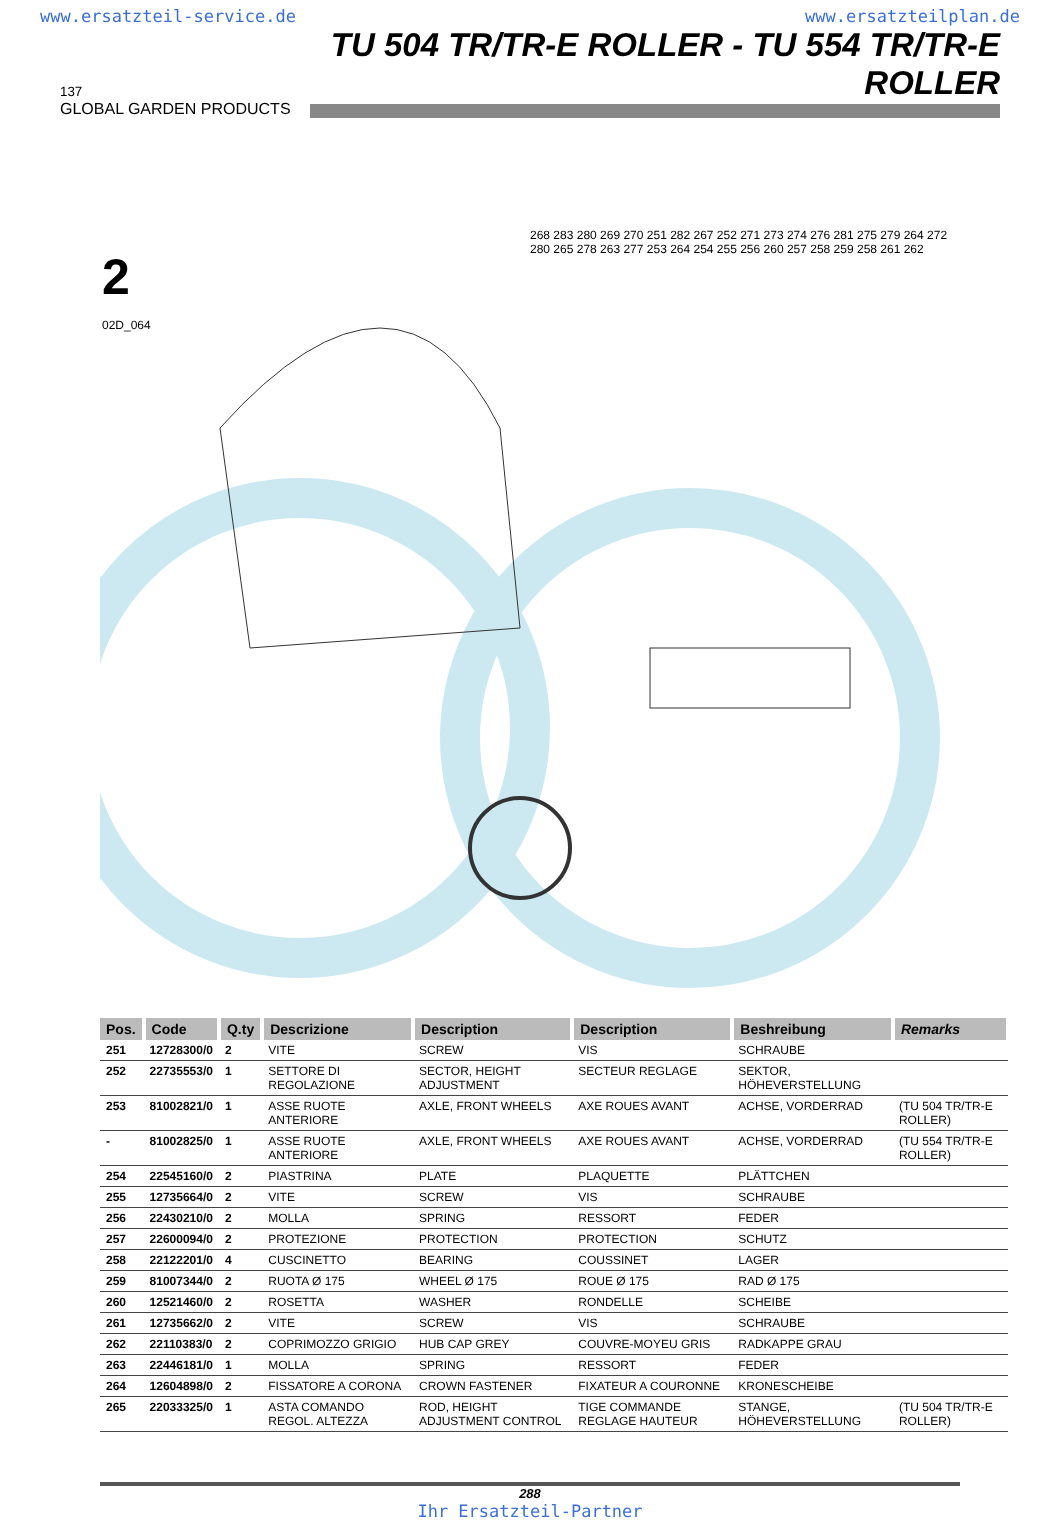www.ersatzteil-service.de www.ersatzteilplan.de
137
GLOBAL GARDEN PRODUCTS
TU 504 TR/TR-E ROLLER - TU 554 TR/TR-E ROLLER
2
02D_064
268 283 280 269 270 251 282 267 252 271 273 274 276 281 275 279 264 272 280 265 278 263 277 253 264 254 255 256 260 257 258 259 258 261 262
| Pos. | Code | Q.ty | Descrizione | Description | Description | Beshreibung | Remarks |
| --- | --- | --- | --- | --- | --- | --- | --- |
| 251 | 12728300/0 | 2 | VITE | SCREW | VIS | SCHRAUBE | |
| 252 | 22735553/0 | 1 | SETTORE DI REGOLAZIONE | SECTOR, HEIGHT ADJUSTMENT | SECTEUR REGLAGE | SEKTOR, HÖHEVERSTELLUNG | |
| 253 | 81002821/0 | 1 | ASSE RUOTE ANTERIORE | AXLE, FRONT WHEELS | AXE ROUES AVANT | ACHSE, VORDERRAD | (TU 504 TR/TR-E ROLLER) |
| - | 81002825/0 | 1 | ASSE RUOTE ANTERIORE | AXLE, FRONT WHEELS | AXE ROUES AVANT | ACHSE, VORDERRAD | (TU 554 TR/TR-E ROLLER) |
| 254 | 22545160/0 | 2 | PIASTRINA | PLATE | PLAQUETTE | PLÄTTCHEN | |
| 255 | 12735664/0 | 2 | VITE | SCREW | VIS | SCHRAUBE | |
| 256 | 22430210/0 | 2 | MOLLA | SPRING | RESSORT | FEDER | |
| 257 | 22600094/0 | 2 | PROTEZIONE | PROTECTION | PROTECTION | SCHUTZ | |
| 258 | 22122201/0 | 4 | CUSCINETTO | BEARING | COUSSINET | LAGER | |
| 259 | 81007344/0 | 2 | RUOTA Ø 175 | WHEEL Ø 175 | ROUE Ø 175 | RAD Ø 175 | |
| 260 | 12521460/0 | 2 | ROSETTA | WASHER | RONDELLE | SCHEIBE | |
| 261 | 12735662/0 | 2 | VITE | SCREW | VIS | SCHRAUBE | |
| 262 | 22110383/0 | 2 | COPRIMOZZO GRIGIO | HUB CAP GREY | COUVRE-MOYEU GRIS | RADKAPPE GRAU | |
| 263 | 22446181/0 | 1 | MOLLA | SPRING | RESSORT | FEDER | |
| 264 | 12604898/0 | 2 | FISSATORE A CORONA | CROWN FASTENER | FIXATEUR A COURONNE | KRONESCHEIBE | |
| 265 | 22033325/0 | 1 | ASTA COMANDO REGOL. ALTEZZA | ROD, HEIGHT ADJUSTMENT CONTROL | TIGE COMMANDE REGLAGE HAUTEUR | STANGE, HÖHEVERSTELLUNG | (TU 504 TR/TR-E ROLLER) |
288
Ihr Ersatzteil-Partner